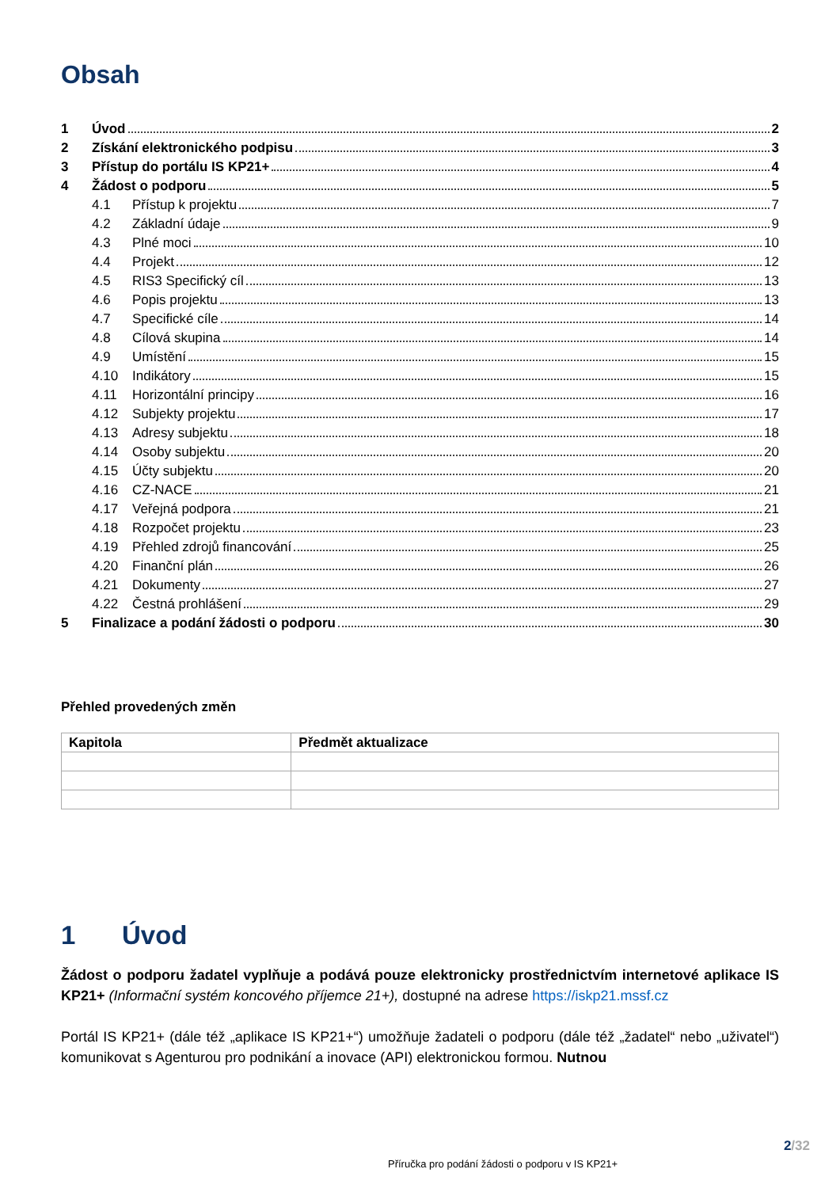Obsah
1 Úvod 2
2 Získání elektronického podpisu 3
3 Přístup do portálu IS KP21+ 4
4 Žádost o podporu 5
4.1 Přístup k projektu 7
4.2 Základní údaje 9
4.3 Plné moci 10
4.4 Projekt 12
4.5 RIS3 Specifický cíl 13
4.6 Popis projektu 13
4.7 Specifické cíle 14
4.8 Cílová skupina 14
4.9 Umístění 15
4.10 Indikátory 15
4.11 Horizontální principy 16
4.12 Subjekty projektu 17
4.13 Adresy subjektu 18
4.14 Osoby subjektu 20
4.15 Účty subjektu 20
4.16 CZ-NACE 21
4.17 Veřejná podpora 21
4.18 Rozpočet projektu 23
4.19 Přehled zdrojů financování 25
4.20 Finanční plán 26
4.21 Dokumenty 27
4.22 Čestná prohlášení 29
5 Finalizace a podání žádosti o podporu 30
Přehled provedených změn
| Kapitola | Předmět aktualizace |
| --- | --- |
1 Úvod
Žádost o podporu žadatel vyplňuje a podává pouze elektronicky prostřednictvím internetové aplikace IS KP21+ (Informační systém koncového příjemce 21+), dostupné na adrese https://iskp21.mssf.cz
Portál IS KP21+ (dále též „aplikace IS KP21+“) umožňuje žadateli o podporu (dále též „žadatel“ nebo „uživatel“) komunikovat s Agenturou pro podnikání a inovace (API) elektronickou formou. Nutnou
2/32
Příručka pro podání žádosti o podporu v IS KP21+